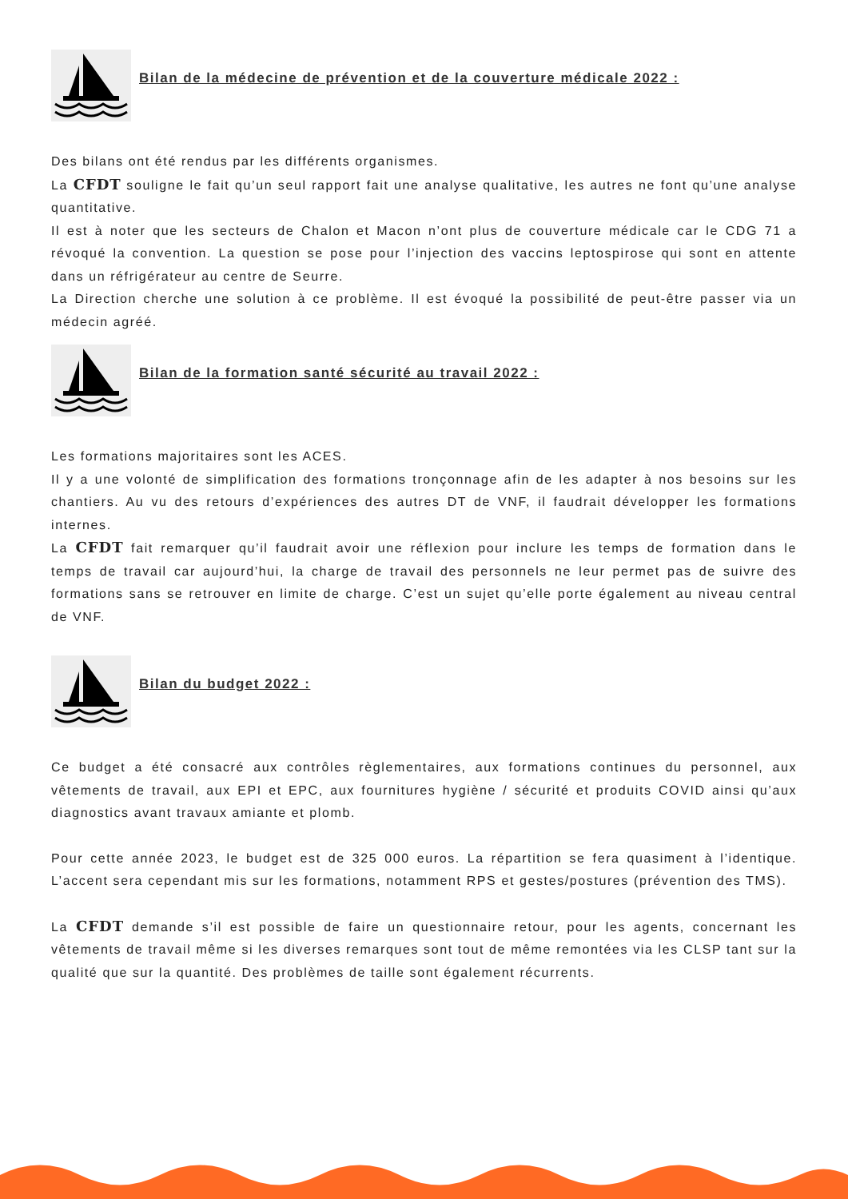Bilan de la médecine de prévention et de la couverture médicale 2022 :
Des bilans ont été rendus par les différents organismes.
La CFDT souligne le fait qu’un seul rapport fait une analyse qualitative, les autres ne font qu’une analyse quantitative.
Il est à noter que les secteurs de Chalon et Macon n’ont plus de couverture médicale car le CDG 71 a révoqué la convention. La question se pose pour l’injection des vaccins leptospirose qui sont en attente dans un réfrigérateur au centre de Seurre.
La Direction cherche une solution à ce problème. Il est évoqué la possibilité de peut-être passer via un médecin agréé.
Bilan de la formation santé sécurité au travail 2022 :
Les formations majoritaires sont les ACES.
Il y a une volonté de simplification des formations tronçonnage afin de les adapter à nos besoins sur les chantiers. Au vu des retours d’expériences des autres DT de VNF, il faudrait développer les formations internes.
La CFDT fait remarquer qu’il faudrait avoir une réflexion pour inclure les temps de formation dans le temps de travail car aujourd’hui, la charge de travail des personnels ne leur permet pas de suivre des formations sans se retrouver en limite de charge. C’est un sujet qu’elle porte également au niveau central de VNF.
Bilan du budget 2022 :
Ce budget a été consacré aux contrôles règlementaires, aux formations continues du personnel, aux vêtements de travail, aux EPI et EPC, aux fournitures hygiène / sécurité et produits COVID ainsi qu’aux diagnostics avant travaux amiante et plomb.
Pour cette année 2023, le budget est de 325 000 euros. La répartition se fera quasiment à l’identique. L’accent sera cependant mis sur les formations, notamment RPS et gestes/postures (prévention des TMS).
La CFDT demande s’il est possible de faire un questionnaire retour, pour les agents, concernant les vêtements de travail même si les diverses remarques sont tout de même remontées via les CLSP tant sur la qualité que sur la quantité. Des problèmes de taille sont également récurrents.